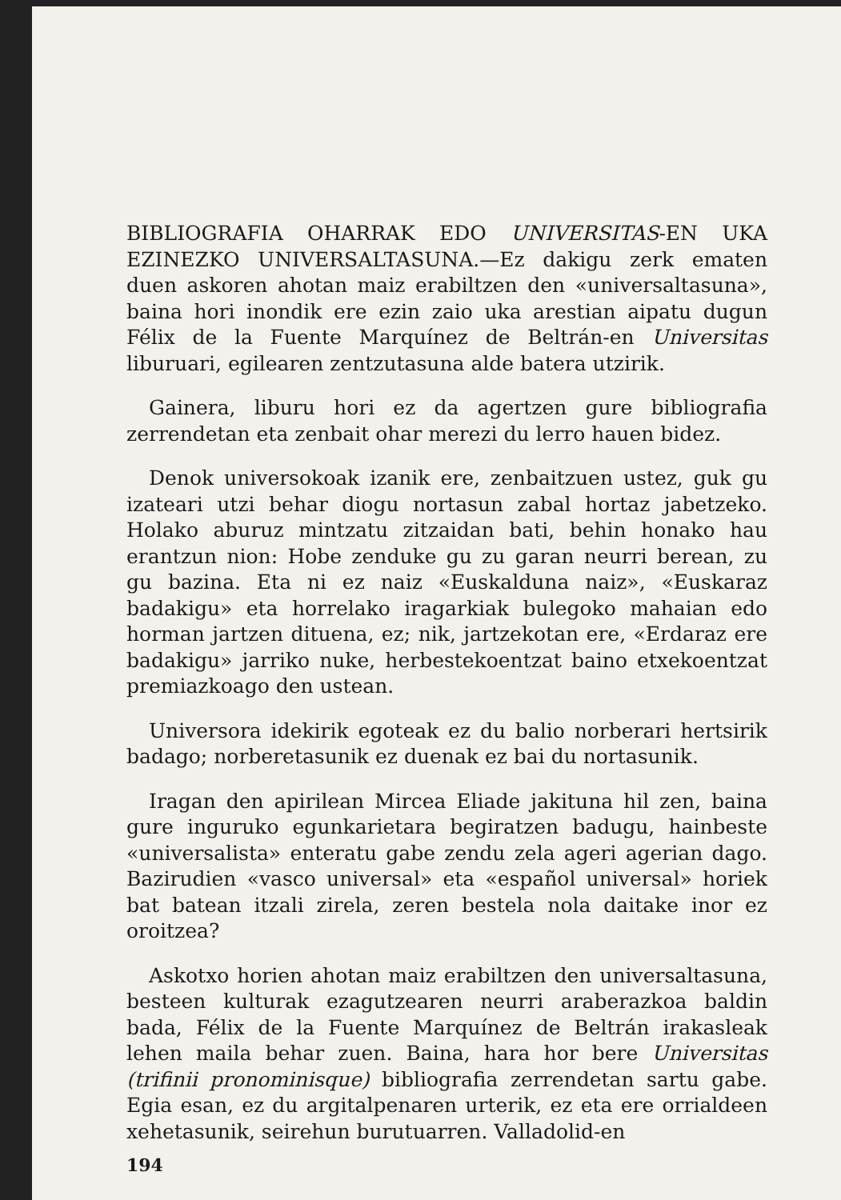BIBLIOGRAFIA OHARRAK EDO UNIVERSITAS-EN UKA EZINEZKO UNIVERSALTASUNA.—Ez dakigu zerk ematen duen askoren ahotan maiz erabiltzen den «universaltasuna», baina hori inondik ere ezin zaio uka arestian aipatu dugun Félix de la Fuente Marquínez de Beltrán-en Universitas liburuari, egilearen zentzutasuna alde batera utzirik.
Gainera, liburu hori ez da agertzen gure bibliografia zerrendetan eta zenbait ohar merezi du lerro hauen bidez.
Denok universokoak izanik ere, zenbaitzuen ustez, guk gu izateari utzi behar diogu nortasun zabal hortaz jabetzeko. Holako aburuz mintzatu zitzaidan bati, behin honako hau erantzun nion: Hobe zenduke gu zu garan neurri berean, zu gu bazina. Eta ni ez naiz «Euskalduna naiz», «Euskaraz badakigu» eta horrelako iragarkiak bulegoko mahaian edo horman jartzen dituena, ez; nik, jartzekotan ere, «Erdaraz ere badakigu» jarriko nuke, herbestekoentzat baino etxekoentzat premiazkoago den ustean.
Universora idekirik egoteak ez du balio norberari hertsirik badago; norberetasunik ez duenak ez bai du nortasunik.
Iragan den apirilean Mircea Eliade jakituna hil zen, baina gure inguruko egunkarietara begiratzen badugu, hainbeste «universalista» enteratu gabe zendu zela ageri agerian dago. Bazirudien «vasco universal» eta «español universal» horiek bat batean itzali zirela, zeren bestela nola daitake inor ez oroitzea?
Askotxo horien ahotan maiz erabiltzen den universaltasuna, besteen kulturak ezagutzearen neurri araberazkoa baldin bada, Félix de la Fuente Marquínez de Beltrán irakasleak lehen maila behar zuen. Baina, hara hor bere Universitas (trifinii pronominisque) bibliografia zerrendetan sartu gabe. Egia esan, ez du argitalpenaren urterik, ez eta ere orrialdeen xehetasunik, seirehun burutuarren. Valladolid-en
194